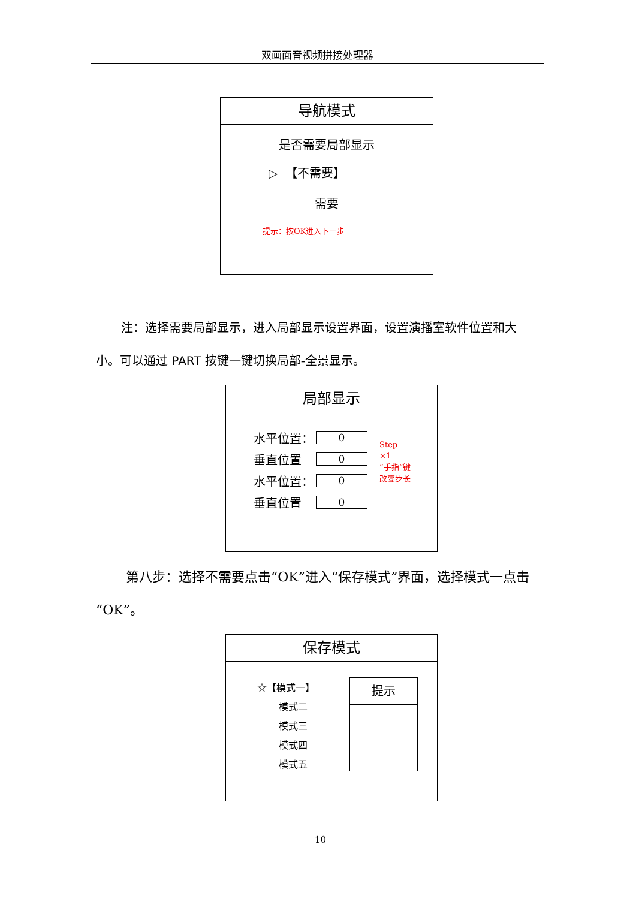双画面音视频拼接处理器
导航模式
是否需要局部显示
▷ 【不需要】
需要
提示：按OK进入下一步
注：选择需要局部显示，进入局部显示设置界面，设置演播室软件位置和大小。可以通过 PART 按键一键切换局部-全景显示。
局部显示
水平位置：
0
垂直位置
0
水平位置：
0
垂直位置
0
Step
×1
“手指”键
改变步长
第八步：选择不需要点击“OK”进入“保存模式”界面，选择模式一点击“OK”。
保存模式
☆【模式一】
模式二
模式三
模式四
模式五
提示
10